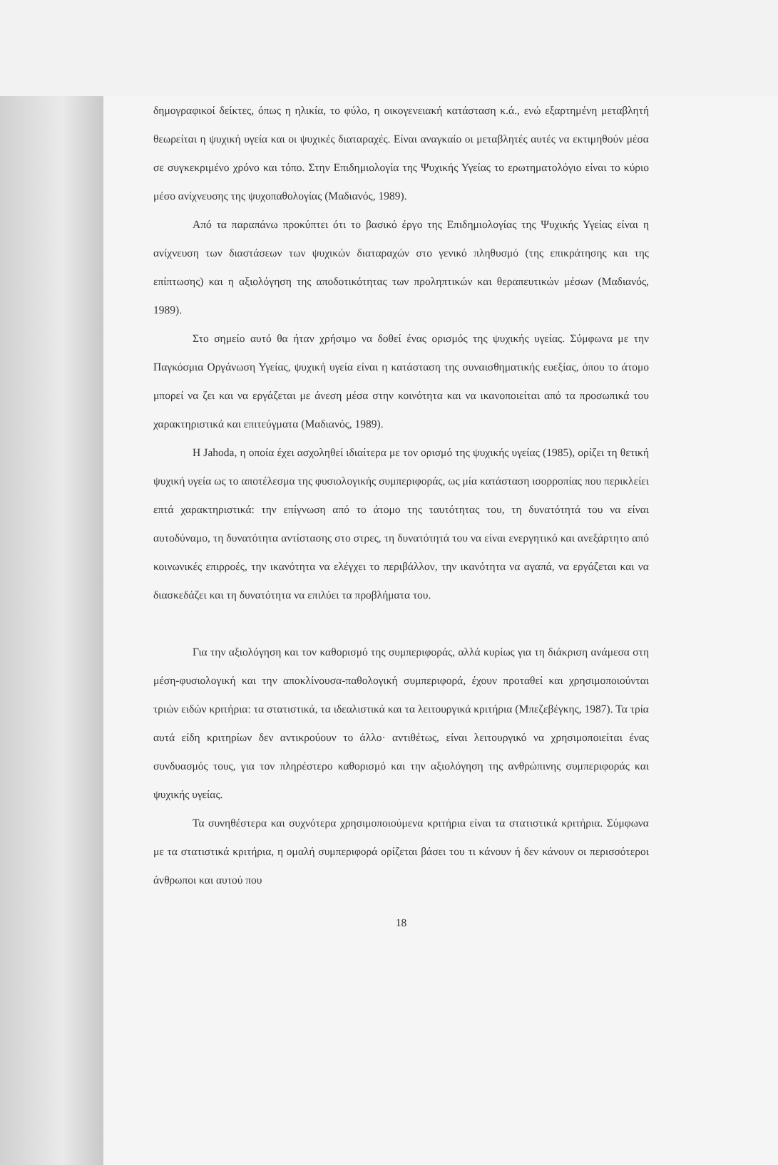δημογραφικοί δείκτες, όπως η ηλικία, το φύλο, η οικογενειακή κατάσταση κ.ά., ενώ εξαρτημένη μεταβλητή θεωρείται η ψυχική υγεία και οι ψυχικές διαταραχές. Είναι αναγκαίο οι μεταβλητές αυτές να εκτιμηθούν μέσα σε συγκεκριμένο χρόνο και τόπο. Στην Επιδημιολογία της Ψυχικής Υγείας το ερωτηματολόγιο είναι το κύριο μέσο ανίχνευσης της ψυχοπαθολογίας (Μαδιανός, 1989).
Από τα παραπάνω προκύπτει ότι το βασικό έργο της Επιδημιολογίας της Ψυχικής Υγείας είναι η ανίχνευση των διαστάσεων των ψυχικών διαταραχών στο γενικό πληθυσμό (της επικράτησης και της επίπτωσης) και η αξιολόγηση της αποδοτικότητας των προληπτικών και θεραπευτικών μέσων (Μαδιανός, 1989).
Στο σημείο αυτό θα ήταν χρήσιμο να δοθεί ένας ορισμός της ψυχικής υγείας. Σύμφωνα με την Παγκόσμια Οργάνωση Υγείας, ψυχική υγεία είναι η κατάσταση της συναισθηματικής ευεξίας, όπου το άτομο μπορεί να ζει και να εργάζεται με άνεση μέσα στην κοινότητα και να ικανοποιείται από τα προσωπικά του χαρακτηριστικά και επιτεύγματα (Μαδιανός, 1989).
Η Jahoda, η οποία έχει ασχοληθεί ιδιαίτερα με τον ορισμό της ψυχικής υγείας (1985), ορίζει τη θετική ψυχική υγεία ως το αποτέλεσμα της φυσιολογικής συμπεριφοράς, ως μία κατάσταση ισορροπίας που περικλείει επτά χαρακτηριστικά: την επίγνωση από το άτομο της ταυτότητας του, τη δυνατότητά του να είναι αυτοδύναμο, τη δυνατότητα αντίστασης στο στρες, τη δυνατότητά του να είναι ενεργητικό και ανεξάρτητο από κοινωνικές επιρροές, την ικανότητα να ελέγχει το περιβάλλον, την ικανότητα να αγαπά, να εργάζεται και να διασκεδάζει και τη δυνατότητα να επιλύει τα προβλήματα του.
Για την αξιολόγηση και τον καθορισμό της συμπεριφοράς, αλλά κυρίως για τη διάκριση ανάμεσα στη μέση-φυσιολογική και την αποκλίνουσα-παθολογική συμπεριφορά, έχουν προταθεί και χρησιμοποιούνται τριών ειδών κριτήρια: τα στατιστικά, τα ιδεαλιστικά και τα λειτουργικά κριτήρια (Μπεζεβέγκης, 1987). Τα τρία αυτά είδη κριτηρίων δεν αντικρούουν το άλλο· αντιθέτως, είναι λειτουργικό να χρησιμοποιείται ένας συνδυασμός τους, για τον πληρέστερο καθορισμό και την αξιολόγηση της ανθρώπινης συμπεριφοράς και ψυχικής υγείας.
Τα συνηθέστερα και συχνότερα χρησιμοποιούμενα κριτήρια είναι τα στατιστικά κριτήρια. Σύμφωνα με τα στατιστικά κριτήρια, η ομαλή συμπεριφορά ορίζεται βάσει του τι κάνουν ή δεν κάνουν οι περισσότεροι άνθρωποι και αυτού που
18